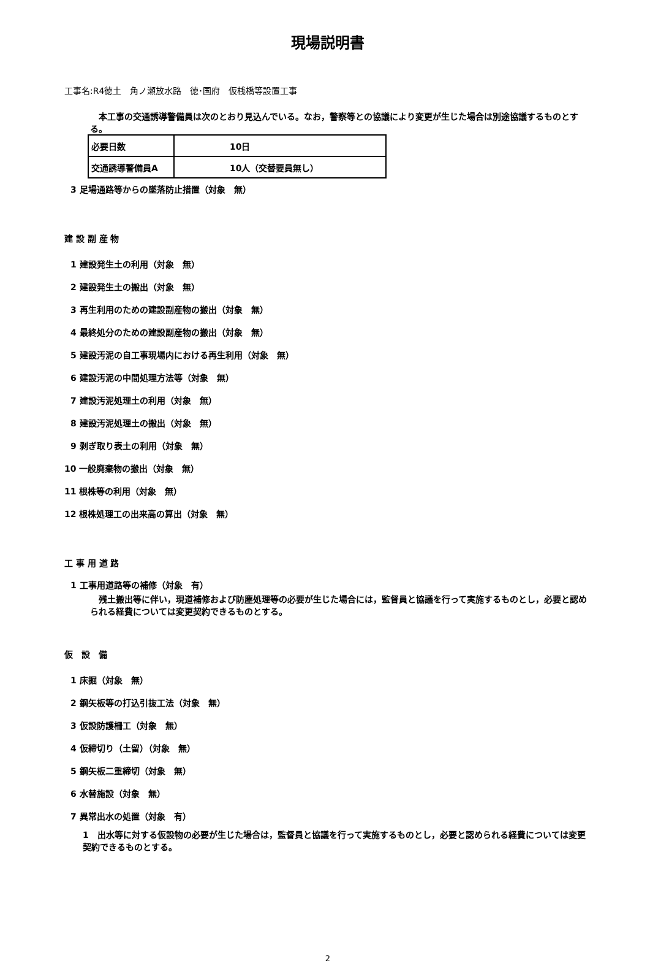現場説明書
工事名:R4徳土　角ノ瀬放水路　徳･国府　仮桟橋等設置工事
　本工事の交通誘導警備員は次のとおり見込んでいる。なお，警察等との協議により変更が生じた場合は別途協議するものとする。
| 必要日数 | 10日 |
| 交通誘導警備員A | 10人（交替要員無し） |
3 足場通路等からの墜落防止措置（対象　無）
建 設 副 産 物
1 建設発生土の利用（対象　無）
2 建設発生土の搬出（対象　無）
3 再生利用のための建設副産物の搬出（対象　無）
4 最終処分のための建設副産物の搬出（対象　無）
5 建設汚泥の自工事現場内における再生利用（対象　無）
6 建設汚泥の中間処理方法等（対象　無）
7 建設汚泥処理土の利用（対象　無）
8 建設汚泥処理土の搬出（対象　無）
9 剥ぎ取り表土の利用（対象　無）
10 一般廃棄物の搬出（対象　無）
11 根株等の利用（対象　無）
12 根株処理工の出来高の算出（対象　無）
工 事 用 道 路
1 工事用道路等の補修（対象　有）
　残土搬出等に伴い，現道補修および防塵処理等の必要が生じた場合には，監督員と協議を行って実施するものとし，必要と認められる経費については変更契約できるものとする。
仮　設　備
1 床掘（対象　無）
2 鋼矢板等の打込引抜工法（対象　無）
3 仮設防護柵工（対象　無）
4 仮締切り（土留）（対象　無）
5 鋼矢板二重締切（対象　無）
6 水替施設（対象　無）
7 異常出水の処置（対象　有）
1　出水等に対する仮設物の必要が生じた場合は，監督員と協議を行って実施するものとし，必要と認められる経費については変更契約できるものとする。
2